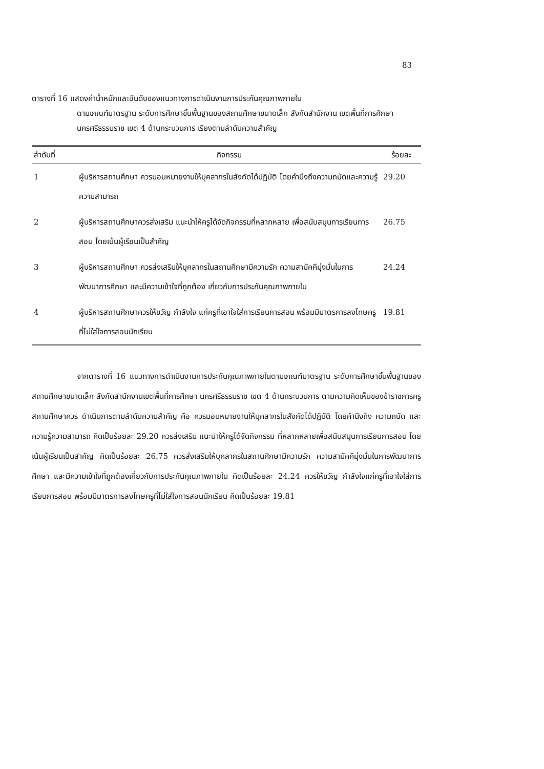83
ตารางที่ 16 แสดงค่าน้ำหนักและอันดับของแนวทางการดำเนินงานการประกันคุณภาพภายใน
ตามเกณฑ์มาตรฐาน ระดับการศึกษาขั้นพื้นฐานของสถานศึกษาขนาดเล็ก สังกัดสำนักงาน เขตพื้นที่การศึกษานครศรีธรรมราช เขต 4 ด้านกระบวนการ เรียงตามลำดับความสำคัญ
| ลำดับที่ | กิจกรรม | ร้อยละ |
| --- | --- | --- |
| 1 | ผู้บริหารสถานศึกษา ควรมอบหมายงานให้บุคลากรในสังกัดได้ปฏิบัติ โดยคำนึงถึงความถนัดและความรู้ ความสามารถ | 29.20 |
| 2 | ผู้บริหารสถานศึกษาควรส่งเสริม แนะนำให้ครูได้จัดกิจกรรมที่หลากหลาย เพื่อสนับสนุนการเรียนการสอน โดยเน้นผู้เรียนเป็นสำคัญ | 26.75 |
| 3 | ผู้บริหารสถานศึกษา ควรส่งเสริมให้บุคลากรในสถานศึกษามีความรัก ความสามัคคีมุ่งมั่นในการพัฒนาการศึกษา และมีความเข้าใจที่ถูกต้อง เกี่ยวกับการประกันคุณภาพภายใน | 24.24 |
| 4 | ผู้บริหารสถานศึกษาควรให้ขวัญ กำลังใจ แก่ครูที่เอาใจใส่การเรียนการสอน พร้อมมีมาตรการลงโทษครูที่ไม่ใส่ใจการสอนนักเรียน | 19.81 |
จากตารางที่ 16 แนวทางการดำเนินงานการประกันคุณภาพภายในตามเกณฑ์มาตรฐาน ระดับการศึกษาขั้นพื้นฐานของสถานศึกษาขนาดเล็ก สังกัดสำนักงานเขตพื้นที่การศึกษา นครศรีธรรมราช เขต 4 ด้านกระบวนการ ตามความคิดเห็นของข้าราชการครู สถานศึกษาควร ดำเนินการตามลำดับความสำคัญ คือ ควรมอบหมายงานให้บุคลากรในสังกัดได้ปฏิบัติ โดยคำนึงถึง ความถนัด และความรู้ความสามารถ คิดเป็นร้อยละ 29.20 ควรส่งเสริม แนะนำให้ครูได้จัดกิจกรรม ที่หลากหลายเพื่อสนับสนุนการเรียนการสอน โดยเน้นผู้เรียนเป็นสำคัญ คิดเป็นร้อยละ 26.75 ควรส่งเสริมให้บุคลากรในสถานศึกษามีความรัก ความสามัคคีมุ่งมั่นในการพัฒนาการศึกษา และมีความเข้าใจที่ถูกต้องเกี่ยวกับการประกันคุณภาพภายใน คิดเป็นร้อยละ 24.24 ควรให้ขวัญ กำลังใจแก่ครูที่เอาใจใส่การเรียนการสอน พร้อมมีมาตรการลงโทษครูที่ไม่ใส่ใจการสอนนักเรียน คิดเป็นร้อยละ 19.81